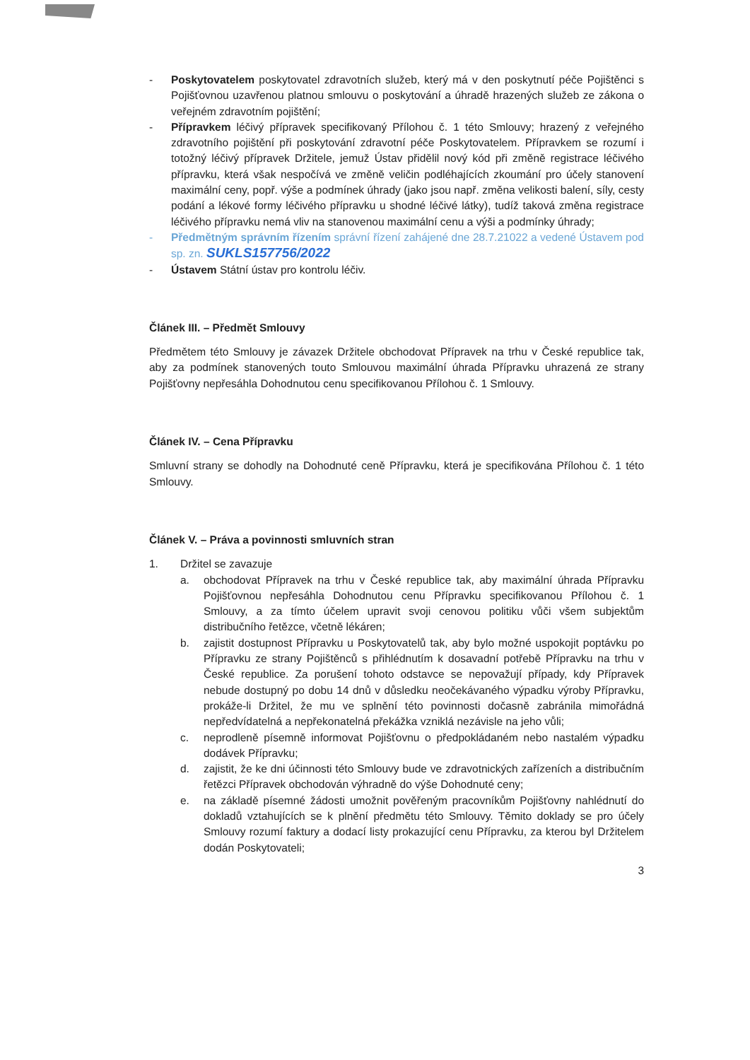- Poskytovatelem poskytovatel zdravotních služeb, který má v den poskytnutí péče Pojištěnci s Pojišťovnou uzavřenou platnou smlouvu o poskytování a úhradě hrazených služeb ze zákona o veřejném zdravotním pojištění;
- Přípravkem léčivý přípravek specifikovaný Přílohou č. 1 této Smlouvy; hrazený z veřejného zdravotního pojištění při poskytování zdravotní péče Poskytovatelem. Přípravkem se rozumí i totožný léčivý přípravek Držitele, jemuž Ústav přidělil nový kód při změně registrace léčivého přípravku, která však nespočívá ve změně veličin podléhajících zkoumání pro účely stanovení maximální ceny, popř. výše a podmínek úhrady (jako jsou např. změna velikosti balení, síly, cesty podání a lékové formy léčivého přípravku u shodné léčivé látky), tudíž taková změna registrace léčivého přípravku nemá vliv na stanovenou maximální cenu a výši a podmínky úhrady;
- Předmětným správním řízením správní řízení zahájené dne 28.7.21022 a vedené Ústavem pod sp. zn. SUKLS157756/2022
- Ústavem Státní ústav pro kontrolu léčiv.
Článek III. – Předmět Smlouvy
Předmětem této Smlouvy je závazek Držitele obchodovat Přípravek na trhu v České republice tak, aby za podmínek stanovených touto Smlouvou maximální úhrada Přípravku uhrazená ze strany Pojišťovny nepřesáhla Dohodnutou cenu specifikovanou Přílohou č. 1 Smlouvy.
Článek IV. – Cena Přípravku
Smluvní strany se dohodly na Dohodnuté ceně Přípravku, která je specifikována Přílohou č. 1 této Smlouvy.
Článek V. – Práva a povinnosti smluvních stran
1. Držitel se zavazuje
a. obchodovat Přípravek na trhu v České republice tak, aby maximální úhrada Přípravku Pojišťovnou nepřesáhla Dohodnutou cenu Přípravku specifikovanou Přílohou č. 1 Smlouvy, a za tímto účelem upravit svoji cenovou politiku vůči všem subjektům distribučního řetězce, včetně lékáren;
b. zajistit dostupnost Přípravku u Poskytovatelů tak, aby bylo možné uspokojit poptávku po Přípravku ze strany Pojištěnců s přihlédnutím k dosavadní potřebě Přípravku na trhu v České republice. Za porušení tohoto odstavce se nepovažují případy, kdy Přípravek nebude dostupný po dobu 14 dnů v důsledku neočekávaného výpadku výroby Přípravku, prokáže-li Držitel, že mu ve splnění této povinnosti dočasně zabránila mimořádná nepředvídatelná a nepřekonatelná překážka vzniklá nezávisle na jeho vůli;
c. neprodleně písemně informovat Pojišťovnu o předpokládaném nebo nastalém výpadku dodávek Přípravku;
d. zajistit, že ke dni účinnosti této Smlouvy bude ve zdravotnických zařízeních a distribučním řetězci Přípravek obchodován výhradně do výše Dohodnuté ceny;
e. na základě písemné žádosti umožnit pověřeným pracovníkům Pojišťovny nahlédnutí do dokladů vztahujících se k plnění předmětu této Smlouvy. Těmito doklady se pro účely Smlouvy rozumí faktury a dodací listy prokazující cenu Přípravku, za kterou byl Držitelem dodán Poskytovateli;
3